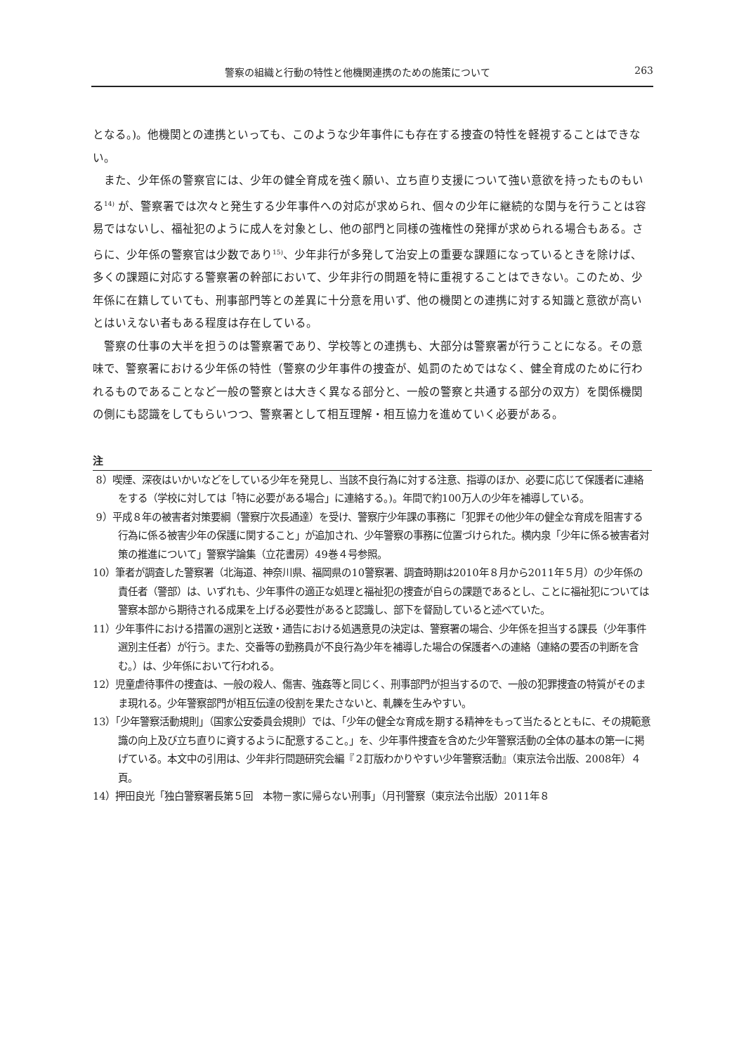警察の組織と行動の特性と他機関連携のための施策について 263
となる。)。他機関との連携といっても、このような少年事件にも存在する捜査の特性を軽視することはできない。
また、少年係の警察官には、少年の健全育成を強く願い、立ち直り支援について強い意欲を持ったものもいる<sup>14)</sup> が、警察署では次々と発生する少年事件への対応が求められ、個々の少年に継続的な関与を行うことは容易ではないし、福祉犯のように成人を対象とし、他の部門と同様の強権性の発揮が求められる場合もある。さらに、少年係の警察官は少数であり<sup>15)</sup>、少年非行が多発して治安上の重要な課題になっているときを除けば、多くの課題に対応する警察署の幹部において、少年非行の問題を特に重視することはできない。このため、少年係に在籍していても、刑事部門等との差異に十分意を用いず、他の機関との連携に対する知識と意欲が高いとはいえない者もある程度は存在している。
警察の仕事の大半を担うのは警察署であり、学校等との連携も、大部分は警察署が行うことになる。その意味で、警察署における少年係の特性（警察の少年事件の捜査が、処罰のためではなく、健全育成のために行われるものであることなど一般の警察とは大きく異なる部分と、一般の警察と共通する部分の双方）を関係機関の側にも認識をしてもらいつつ、警察署として相互理解・相互協力を進めていく必要がある。
注
8）喫煙、深夜はいかいなどをしている少年を発見し、当該不良行為に対する注意、指導のほか、必要に応じて保護者に連絡をする（学校に対しては「特に必要がある場合」に連絡する。)。年間で約100万人の少年を補導している。
9）平成８年の被害者対策要綱（警察庁次長通達）を受け、警察庁少年課の事務に「犯罪その他少年の健全な育成を阻害する行為に係る被害少年の保護に関すること」が追加され、少年警察の事務に位置づけられた。横内泉「少年に係る被害者対策の推進について」警察学論集（立花書房）49巻４号参照。
10）筆者が調査した警察署（北海道、神奈川県、福岡県の10警察署、調査時期は2010年８月から2011年５月）の少年係の責任者（警部）は、いずれも、少年事件の適正な処理と福祉犯の捜査が自らの課題であるとし、ことに福祉犯については警察本部から期待される成果を上げる必要性があると認識し、部下を督励していると述べていた。
11）少年事件における措置の選別と送致・通告における処遇意見の決定は、警察署の場合、少年係を担当する課長（少年事件選別主任者）が行う。また、交番等の勤務員が不良行為少年を補導した場合の保護者への連絡（連絡の要否の判断を含む。）は、少年係において行われる。
12）児童虐待事件の捜査は、一般の殺人、傷害、強姦等と同じく、刑事部門が担当するので、一般の犯罪捜査の特質がそのまま現れる。少年警察部門が相互伝達の役割を果たさないと、軋轢を生みやすい。
13）「少年警察活動規則」（国家公安委員会規則）では、「少年の健全な育成を期する精神をもって当たるとともに、その規範意識の向上及び立ち直りに資するように配意すること。」を、少年事件捜査を含めた少年警察活動の全体の基本の第一に掲げている。本文中の引用は、少年非行問題研究会編『２訂版わかりやすい少年警察活動』（東京法令出版、2008年）４頁。
14）押田良光「独白警察署長第５回　本物－家に帰らない刑事」（月刊警察（東京法令出版）2011年８